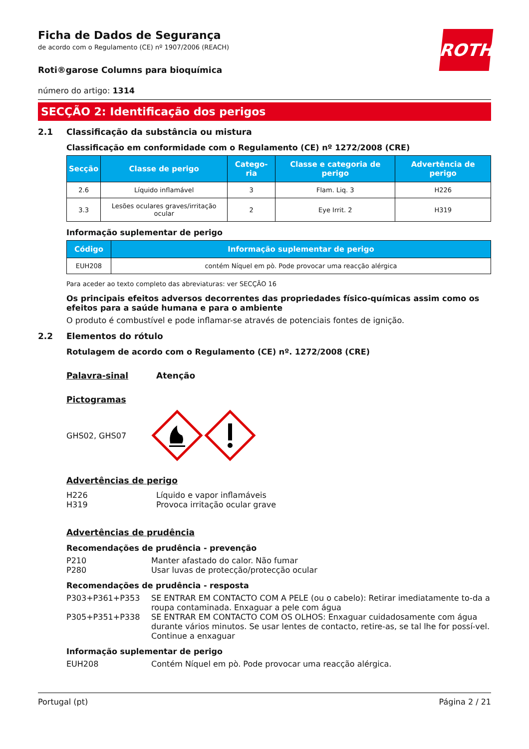ROTH
Ficha de Dados de Segurança
de acordo com o Regulamento (CE) nº 1907/2006 (REACH)
Roti®garose Columns para bioquímica
número do artigo: 1314
SECÇÃO 2: Identificação dos perigos
2.1 Classificação da substância ou mistura
Classificação em conformidade com o Regulamento (CE) nº 1272/2008 (CRE)
| Secção | Classe de perigo | Catego-ria | Classe e categoria de perigo | Advertência de perigo |
| --- | --- | --- | --- | --- |
| 2.6 | Líquido inflamável | 3 | Flam. Liq. 3 | H226 |
| 3.3 | Lesões oculares graves/irritação ocular | 2 | Eye Irrit. 2 | H319 |
Informação suplementar de perigo
| Código | Informação suplementar de perigo |
| --- | --- |
| EUH208 | contém Níquel em pò. Pode provocar uma reacção alérgica |
Para aceder ao texto completo das abreviaturas: ver SECÇÃO 16
Os principais efeitos adversos decorrentes das propriedades físico-químicas assim como os efeitos para a saúde humana e para o ambiente
O produto é combustível e pode inflamar-se através de potenciais fontes de ignição.
2.2 Elementos do rótulo
Rotulagem de acordo com o Regulamento (CE) nº. 1272/2008 (CRE)
Palavra-sinal Atenção
Pictogramas
GHS02, GHS07
Advertências de perigo
H226 Líquido e vapor inflamáveis H319 Provoca irritação ocular grave
Advertências de prudência
Recomendações de prudência - prevenção
P210 Manter afastado do calor. Não fumar P280 Usar luvas de protecção/protecção ocular
Recomendações de prudência - resposta
P303+P361+P353 SE ENTRAR EM CONTACTO COM A PELE (ou o cabelo): Retirar imediatamente to-da a roupa contaminada. Enxaguar a pele com água P305+P351+P338 SE ENTRAR EM CONTACTO COM OS OLHOS: Enxaguar cuidadosamente com água durante vários minutos. Se usar lentes de contacto, retire-as, se tal lhe for possí-vel. Continue a enxaguar
Informação suplementar de perigo
EUH208 Contém Níquel em pò. Pode provocar uma reacção alérgica.
Portugal (pt) Página 2 / 21